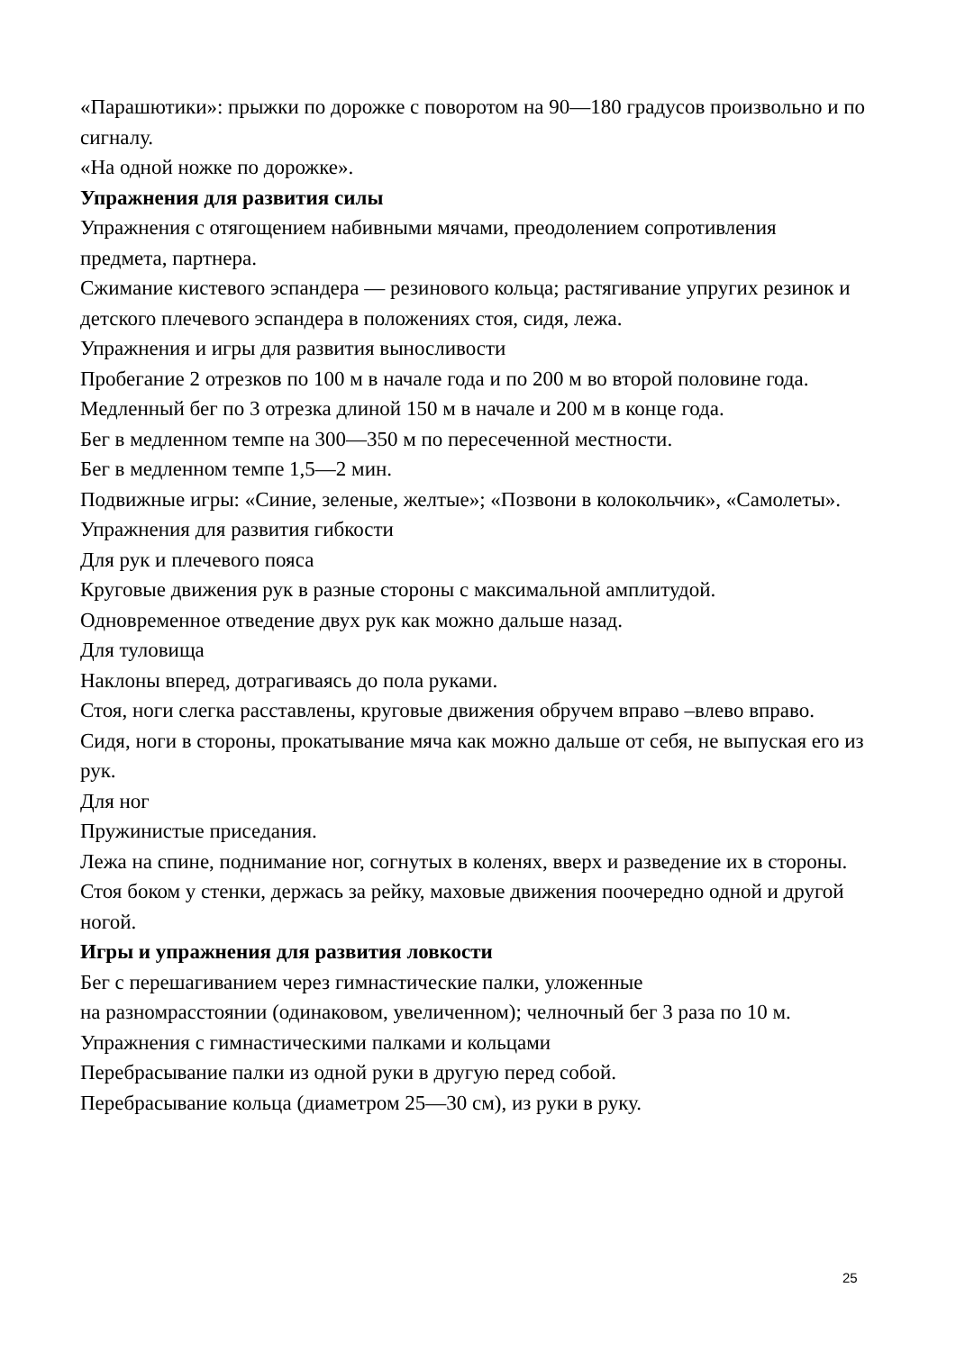«Парашютики»: прыжки по дорожке с поворотом на 90—180 градусов произвольно и по сигналу.
«На одной ножке по дорожке».
Упражнения для развития силы
Упражнения с отягощением набивными мячами, преодолением сопротивления предмета, партнера.
Сжимание кистевого эспандера — резинового кольца; растягивание упругих резинок и детского плечевого эспандера в положениях стоя, сидя, лежа.
Упражнения и игры для развития выносливости
Пробегание 2 отрезков по 100 м в начале года и по 200 м во второй половине года.
Медленный бег по 3 отрезка длиной 150 м в начале и 200 м в конце года.
Бег в медленном темпе на 300—350 м по пересеченной местности.
Бег в медленном темпе 1,5—2 мин.
Подвижные игры: «Синие, зеленые, желтые»; «Позвони в колокольчик», «Самолеты».
Упражнения для развития гибкости
Для рук и плечевого пояса
Круговые движения рук в разные стороны с максимальной амплитудой.
Одновременное отведение двух рук как можно дальше назад.
Для туловища
Наклоны вперед, дотрагиваясь до пола руками.
Стоя, ноги слегка расставлены, круговые движения обручем вправо –влево вправо.
Сидя, ноги в стороны, прокатывание мяча как можно дальше от себя, не выпуская его из рук.
Для ног
Пружинистые приседания.
Лежа на спине, поднимание ног, согнутых в коленях, вверх и разведение их в стороны.
Стоя боком у стенки, держась за рейку, маховые движения поочередно одной и другой ногой.
Игры и упражнения для развития ловкости
Бег с перешагиванием через гимнастические палки, уложенные
на разномрасстоянии (одинаковом, увеличенном); челночный бег 3 раза по 10 м.
Упражнения с гимнастическими палками и кольцами
Перебрасывание палки из одной руки в другую перед собой.
Перебрасывание кольца (диаметром 25—30 см), из руки в руку.
25